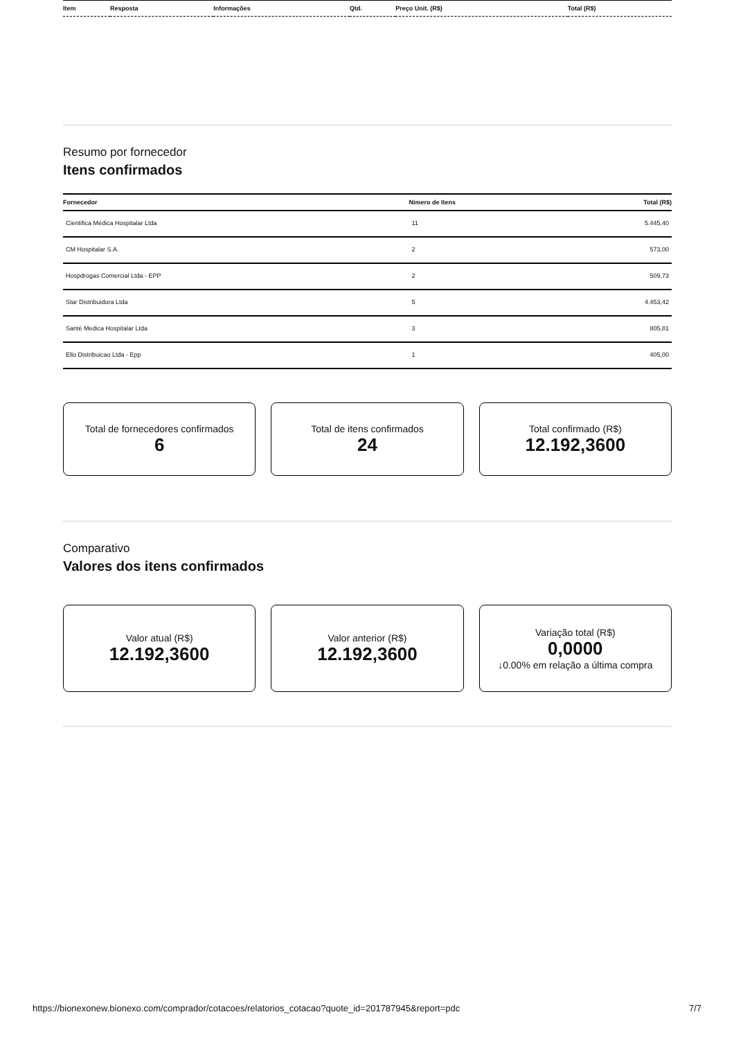| Item | Resposta | Informações | Qtd. | Preço Unit. (R$) | Total (R$) |
| --- | --- | --- | --- | --- | --- |
Resumo por fornecedor
Itens confirmados
| Fornecedor | Nímero de Itens | Total (R$) |
| --- | --- | --- |
| Cientifica Médica Hospitalar Ltda | 11 | 5.445,40 |
| CM Hospitalar S.A. | 2 | 573,00 |
| Hospdrogas Comercial Ltda - EPP | 2 | 509,73 |
| Star Distribuidora Ltda | 5 | 4.453,42 |
| Santé Medica Hospitalar Ltda | 3 | 805,81 |
| Ello Distribuicao Ltda - Epp | 1 | 405,00 |
Total de fornecedores confirmados
6
Total de itens confirmados
24
Total confirmado (R$)
12.192,3600
Comparativo
Valores dos itens confirmados
Valor atual (R$)
12.192,3600
Valor anterior (R$)
12.192,3600
Variação total (R$)
0,0000
↓0.00% em relação a última compra
https://bionexonew.bionexo.com/comprador/cotacoes/relatorios_cotacao?quote_id=201787945&report=pdc 7/7